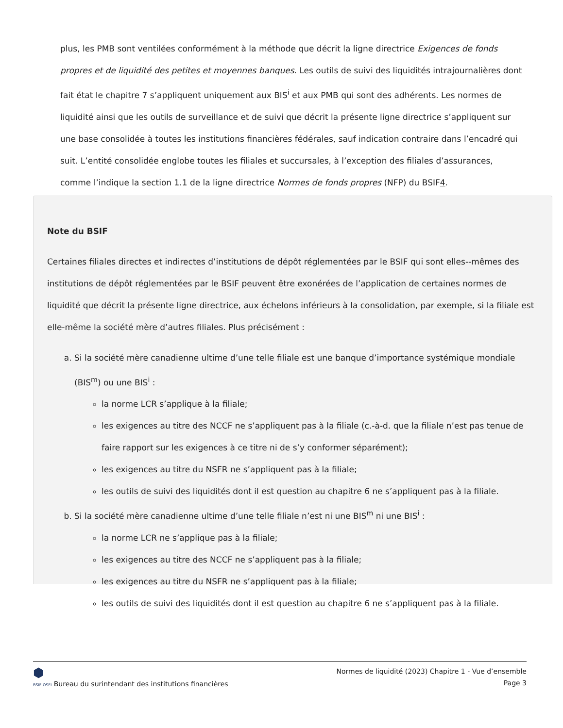plus, les PMB sont ventilées conformément à la méthode que décrit la ligne directrice Exigences de fonds propres et de liquidité des petites et moyennes banques. Les outils de suivi des liquidités intrajournalières dont fait état le chapitre 7 s’appliquent uniquement aux BIS<sup>i</sup> et aux PMB qui sont des adhérents. Les normes de liquidité ainsi que les outils de surveillance et de suivi que décrit la présente ligne directrice s’appliquent sur une base consolidée à toutes les institutions financières fédérales, sauf indication contraire dans l’encadré qui suit. L’entité consolidée englobe toutes les filiales et succursales, à l’exception des filiales d’assurances, comme l’indique la section 1.1 de la ligne directrice Normes de fonds propres (NFP) du BSIF4.
Note du BSIF
Certaines filiales directes et indirectes d’institutions de dépôt réglementées par le BSIF qui sont elles--mêmes des institutions de dépôt réglementées par le BSIF peuvent être exonérées de l’application de certaines normes de liquidité que décrit la présente ligne directrice, aux échelons inférieurs à la consolidation, par exemple, si la filiale est elle-même la société mère d’autres filiales. Plus précisément :
a. Si la société mère canadienne ultime d’une telle filiale est une banque d’importance systémique mondiale (BIS<sup>m</sup>) ou une BIS<sup>i</sup> :
la norme LCR s’applique à la filiale;
les exigences au titre des NCCF ne s’appliquent pas à la filiale (c.-à-d. que la filiale n’est pas tenue de faire rapport sur les exigences à ce titre ni de s’y conformer séparément);
les exigences au titre du NSFR ne s’appliquent pas à la filiale;
les outils de suivi des liquidités dont il est question au chapitre 6 ne s’appliquent pas à la filiale.
b. Si la société mère canadienne ultime d’une telle filiale n’est ni une BIS<sup>m</sup> ni une BIS<sup>i</sup> :
la norme LCR ne s’applique pas à la filiale;
les exigences au titre des NCCF ne s’appliquent pas à la filiale;
les exigences au titre du NSFR ne s’appliquent pas à la filiale;
les outils de suivi des liquidités dont il est question au chapitre 6 ne s’appliquent pas à la filiale.
⬢
BSIF OSFI Bureau du surintendant des institutions financières
Normes de liquidité (2023) Chapitre 1 - Vue d’ensemble
Page 3